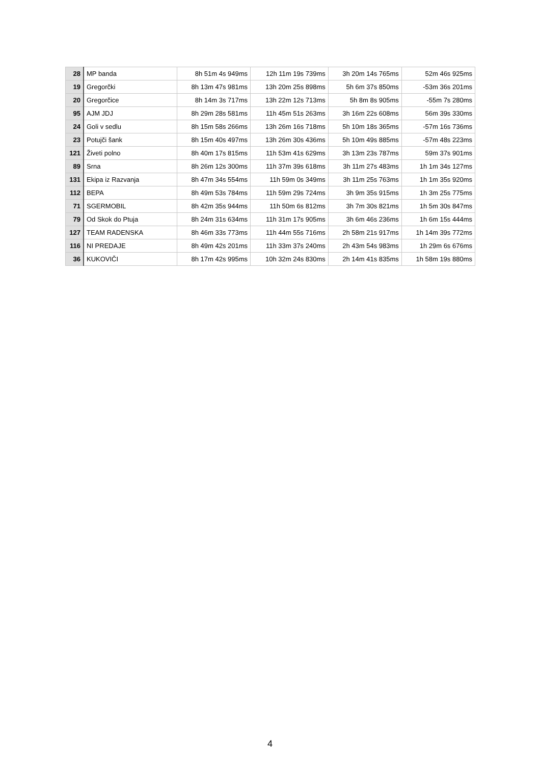| 28 | MP banda | 8h 51m 4s 949ms | 12h 11m 19s 739ms | 3h 20m 14s 765ms | 52m 46s 925ms |
| 19 | Gregorčki | 8h 13m 47s 981ms | 13h 20m 25s 898ms | 5h 6m 37s 850ms | -53m 36s 201ms |
| 20 | Gregorčice | 8h 14m 3s 717ms | 13h 22m 12s 713ms | 5h 8m 8s 905ms | -55m 7s 280ms |
| 95 | AJM JDJ | 8h 29m 28s 581ms | 11h 45m 51s 263ms | 3h 16m 22s 608ms | 56m 39s 330ms |
| 24 | Goli v sedlu | 8h 15m 58s 266ms | 13h 26m 16s 718ms | 5h 10m 18s 365ms | -57m 16s 736ms |
| 23 | Potujči šank | 8h 15m 40s 497ms | 13h 26m 30s 436ms | 5h 10m 49s 885ms | -57m 48s 223ms |
| 121 | Živeti polno | 8h 40m 17s 815ms | 11h 53m 41s 629ms | 3h 13m 23s 787ms | 59m 37s 901ms |
| 89 | Srna | 8h 26m 12s 300ms | 11h 37m 39s 618ms | 3h 11m 27s 483ms | 1h 1m 34s 127ms |
| 131 | Ekipa iz Razvanja | 8h 47m 34s 554ms | 11h 59m 0s 349ms | 3h 11m 25s 763ms | 1h 1m 35s 920ms |
| 112 | BEPA | 8h 49m 53s 784ms | 11h 59m 29s 724ms | 3h 9m 35s 915ms | 1h 3m 25s 775ms |
| 71 | SGERMOBIL | 8h 42m 35s 944ms | 11h 50m 6s 812ms | 3h 7m 30s 821ms | 1h 5m 30s 847ms |
| 79 | Od Skok do Ptuja | 8h 24m 31s 634ms | 11h 31m 17s 905ms | 3h 6m 46s 236ms | 1h 6m 15s 444ms |
| 127 | TEAM RADENSKA | 8h 46m 33s 773ms | 11h 44m 55s 716ms | 2h 58m 21s 917ms | 1h 14m 39s 772ms |
| 116 | NI PREDAJE | 8h 49m 42s 201ms | 11h 33m 37s 240ms | 2h 43m 54s 983ms | 1h 29m 6s 676ms |
| 36 | KUKOVIČI | 8h 17m 42s 995ms | 10h 32m 24s 830ms | 2h 14m 41s 835ms | 1h 58m 19s 880ms |
4